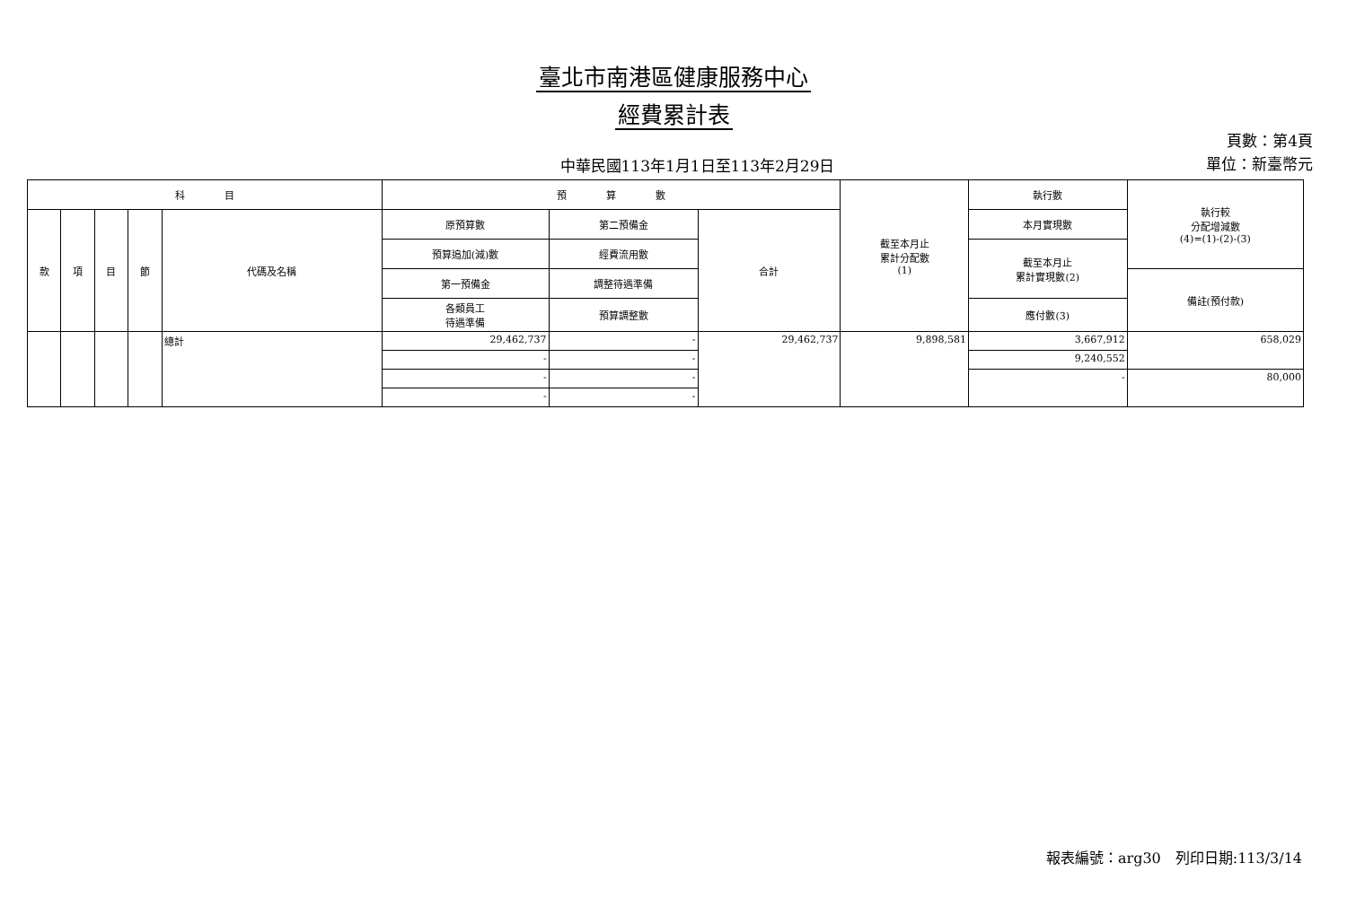臺北市南港區健康服務中心
經費累計表
中華民國113年1月1日至113年2月29日
頁數：第4頁
單位：新臺幣元
| 科 目 | | | | | 預 算 數 | | | 截至本月止 累計分配數 (1) | 執行數 | 執行較 分配增減數 (4)=(1)-(2)-(3) |
| --- | --- | --- | --- | --- | --- | --- | --- | --- | --- | --- |
| 款 | 項 | 目 | 節 | 代碼及名稱 | 原預算數 | 第二預備金 | 合計 | | 本月實現數 | |
| | | | | | 預算追加(減)數 | 經費流用數 | | | 截至本月止 累計實現數(2) | |
| | | | | | 第一預備金 | 調整待遇準備 | | | | 備註(預付款) |
| | | | | | 各類員工 待遇準備 | 預算調整數 | | | 應付數(3) | |
| | | | | 總計 | 29,462,737 | - | 29,462,737 | 9,898,581 | 3,667,912 | 658,029 |
| | | | | | - | - | | | 9,240,552 | |
| | | | | | - | - | | | - | 80,000 |
| | | | | | - | - | | | | |
報表編號：arg30　列印日期:113/3/14